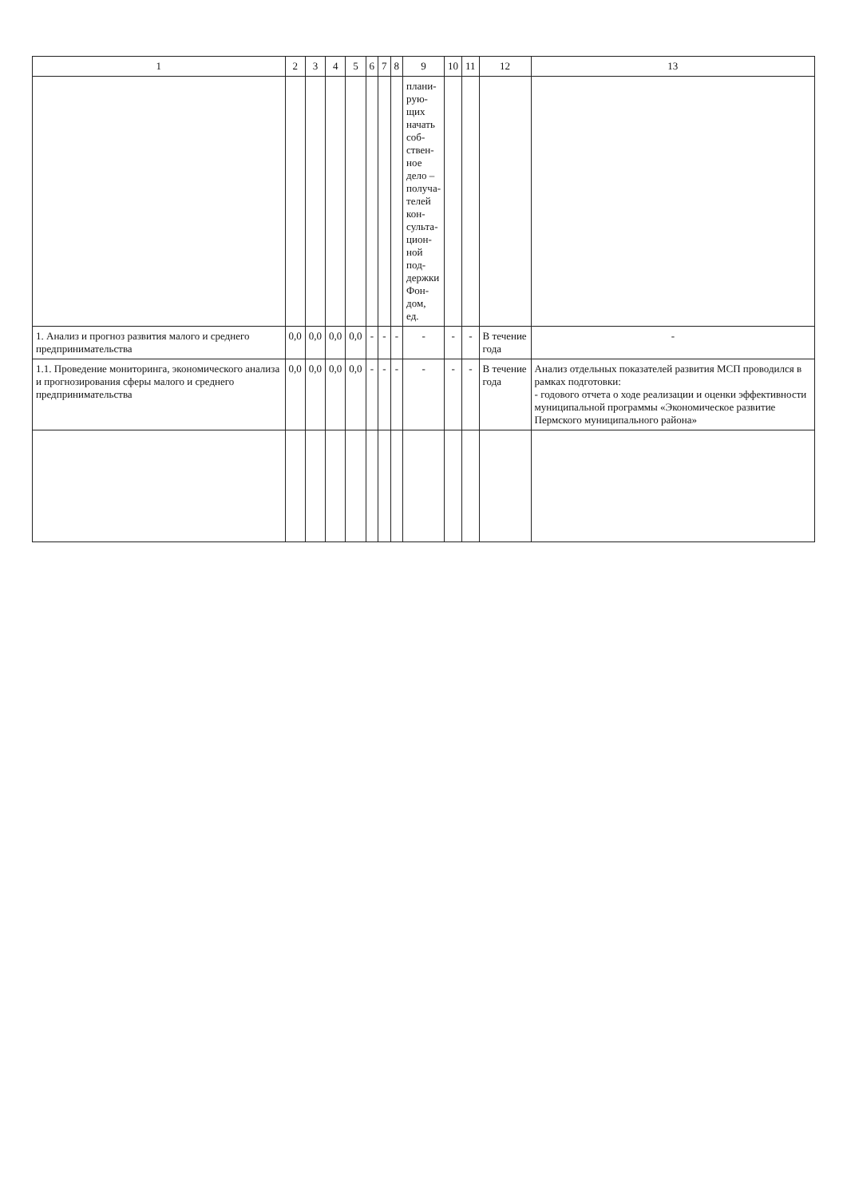| 1 | 2 | 3 | 4 | 5 | 6 | 7 | 8 | 9 | 10 | 11 | 12 | 13 |
| --- | --- | --- | --- | --- | --- | --- | --- | --- | --- | --- | --- | --- |
| | | | | | | | | плани- рую- щих начать соб- ствен- ное дело – получа- телей кон- сульта- цион- ной под- держки Фон- дом, ед. | | | | |
| 1. Анализ и прогноз развития малого и среднего предпринимательства | 0,0 | 0,0 | 0,0 | 0,0 | - | - | - | - | - | - | В течение года | - |
| 1.1. Проведение мониторинга, экономического анализа и прогнозирования сферы малого и среднего предпринимательства | 0,0 | 0,0 | 0,0 | 0,0 | - | - | - | - | - | - | В течение года | Анализ отдельных показателей развития МСП проводился в рамках подготовки: - годового отчета о ходе реализации и оценки эффективности муниципальной программы «Экономическое развитие Пермского муниципального района» |